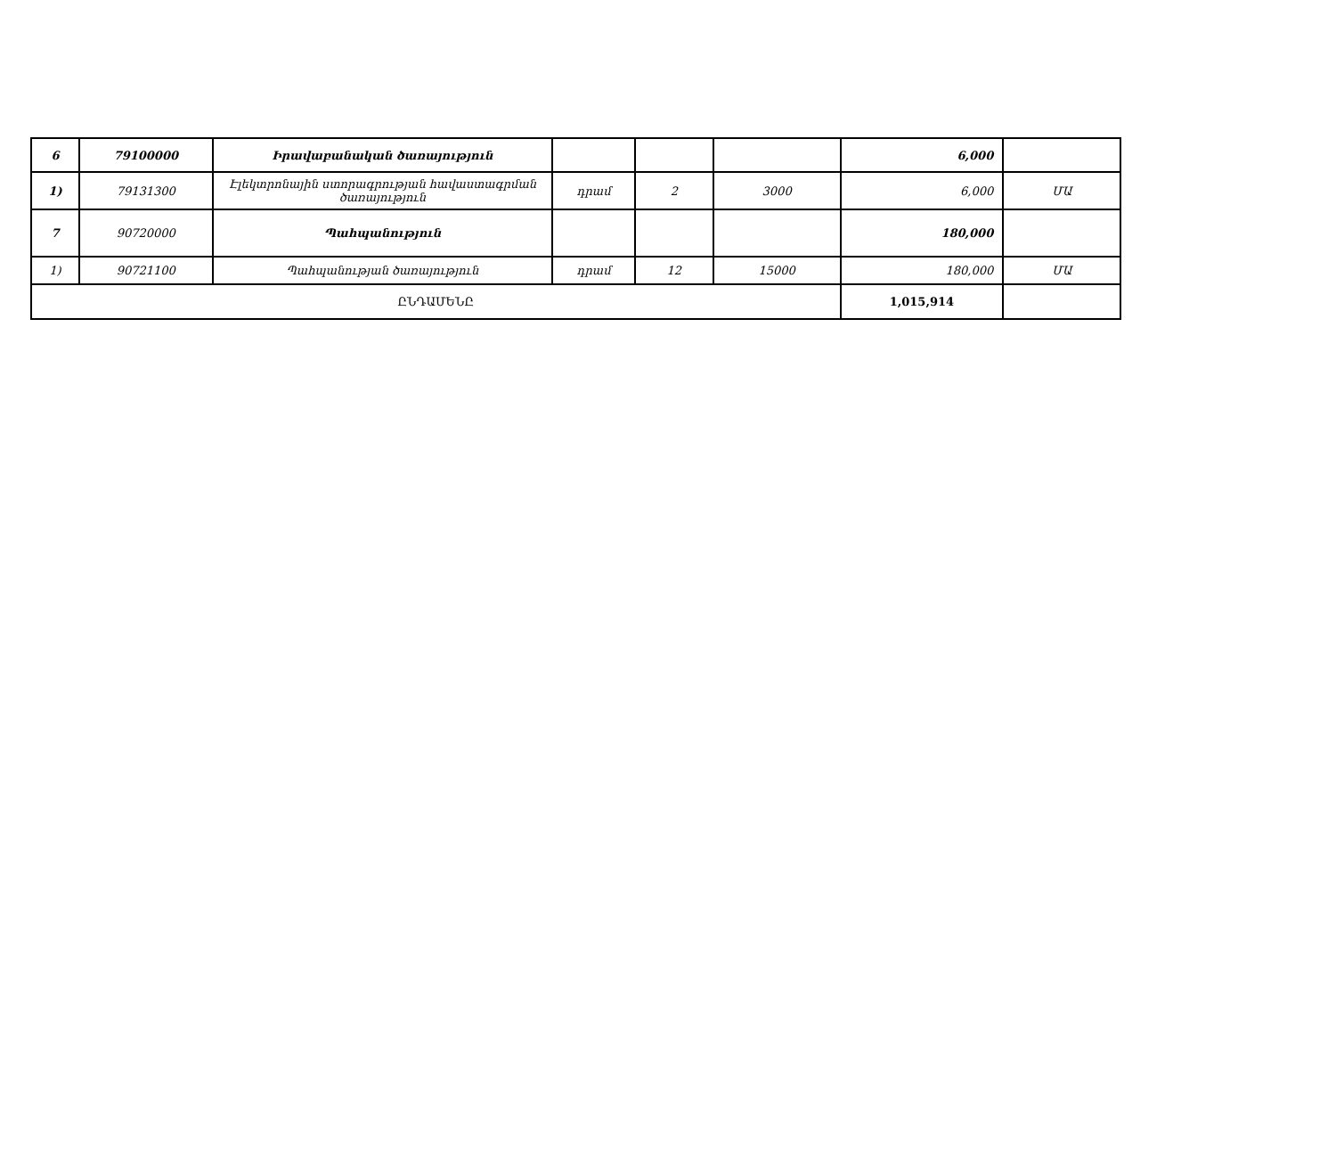| 6 | 79100000 | Իրավաբանական ծառայություն | | | | 6,000 | |
| 1) | 79131300 | Էլեկտրոնային ստորագրության հավաստագրման ծառայություն | դրամ | 2 | 3000 | 6,000 | ՄԱ |
| 7 | 90720000 | Պահպանություն | | | | 180,000 | |
| 1) | 90721100 | Պահպանության ծառայություն | դրամ | 12 | 15000 | 180,000 | ՄԱ |
| ԸՆԴԱՄԵՆԸ | | | | | | 1,015,914 | |